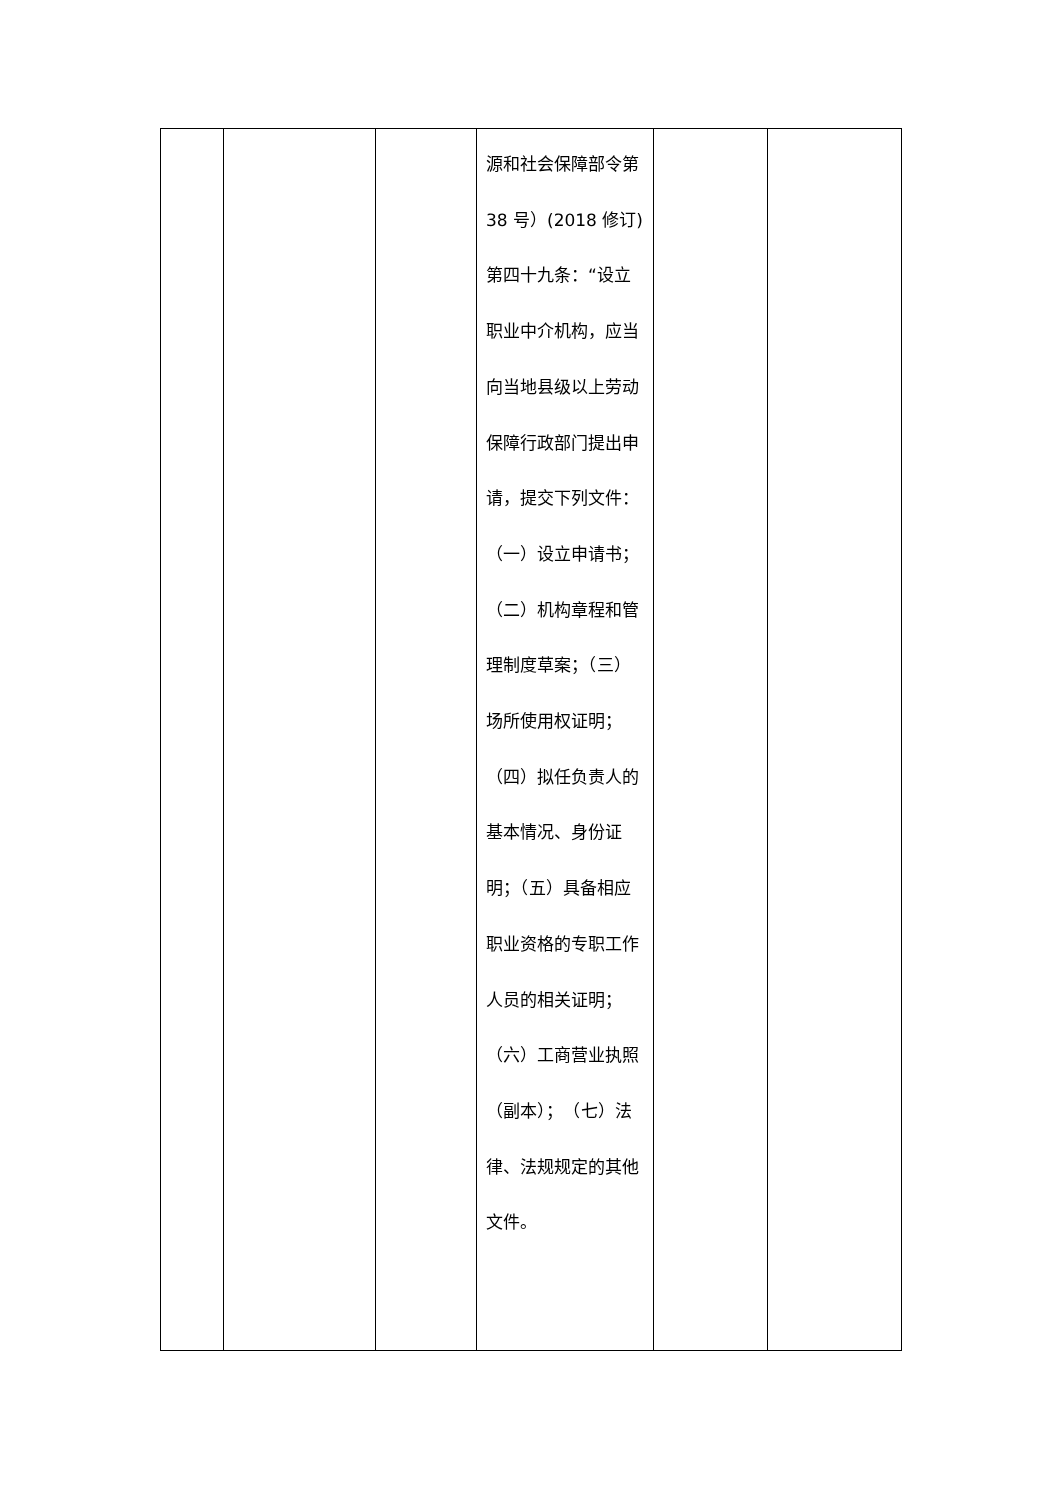| | | | 源和社会保障部令第 38 号）(2018 修订) 第四十九条：“设立职业中介机构，应当向当地县级以上劳动保障行政部门提出申请，提交下列文件：（一）设立申请书；（二）机构章程和管理制度草案；（三）场所使用权证明；（四）拟任负责人的基本情况、身份证明；（五）具备相应职业资格的专职工作人员的相关证明；（六）工商营业执照（副本）； （七）法律、法规规定的其他文件。 | | |